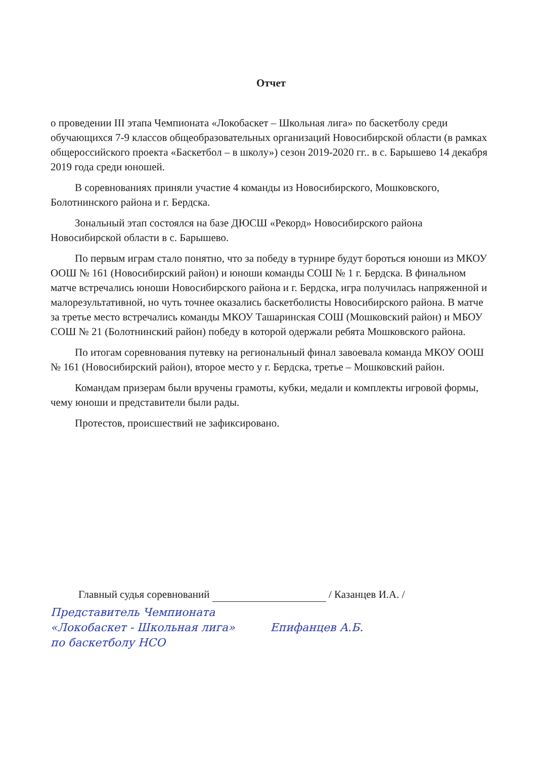Отчет
о проведении III этапа Чемпионата «Локобаскет – Школьная лига» по баскетболу среди обучающихся 7-9 классов общеобразовательных организаций Новосибирской области (в рамках общероссийского проекта «Баскетбол – в школу») сезон 2019-2020 гг.. в с. Барышево 14 декабря 2019 года среди юношей.
В соревнованиях приняли участие 4 команды из Новосибирского, Мошковского, Болотнинского района и г. Бердска.
Зональный этап состоялся на базе ДЮСШ «Рекорд» Новосибирского района Новосибирской области в с. Барышево.
По первым играм стало понятно, что за победу в турнире будут бороться юноши из МКОУ ООШ № 161 (Новосибирский район) и юноши команды СОШ № 1 г. Бердска. В финальном матче встречались юноши Новосибирского района и г. Бердска, игра получилась напряженной и малорезультативной, но чуть точнее оказались баскетболисты Новосибирского района. В матче за третье место встречались команды МКОУ Ташаринская СОШ (Мошковский район) и МБОУ СОШ № 21 (Болотнинский район) победу в которой одержали ребята Мошковского района.
По итогам соревнования путевку на региональный финал завоевала команда МКОУ ООШ № 161 (Новосибирский район), второе место у г. Бердска, третье – Мошковский район.
Командам призерам были вручены грамоты, кубки, медали и комплекты игровой формы, чему юноши и представители были рады.
Протестов, происшествий не зафиксировано.
Главный судья соревнований / Казанцев И.А. /
Представитель Чемпионата
«Локобаскет - Школьная лига» Епифанцев А.Б.
по баскетболу НСО